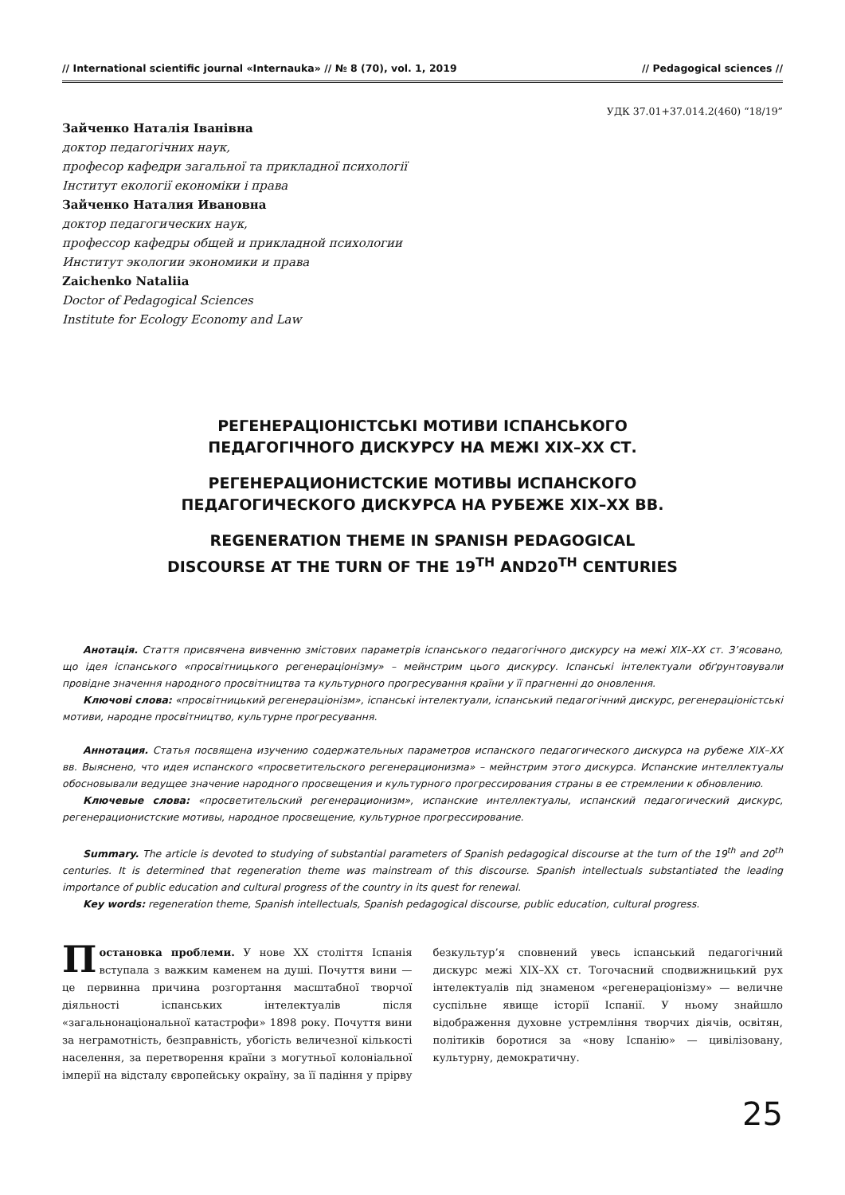// International scientific journal «Internauka» // № 8 (70), vol. 1, 2019 // Pedagogical sciences //
УДК 37.01+37.014.2(460) “18/19”
Зайченко Наталія Іванівна
доктор педагогічних наук,
професор кафедри загальної та прикладної психології
Інститут екології економіки і права
Зайченко Наталия Ивановна
доктор педагогических наук,
профессор кафедры общей и прикладной психологии
Институт экологии экономики и права
Zaichenko Nataliia
Doctor of Pedagogical Sciences
Institute for Ecology Economy and Law
РЕГЕНЕРАЦІОНІСТСЬКІ МОТИВИ ІСПАНСЬКОГО
ПЕДАГОГІЧНОГО ДИСКУРСУ НА МЕЖІ XIX–XX СТ.
РЕГЕНЕРАЦИОНИСТСКИЕ МОТИВЫ ИСПАНСКОГО
ПЕДАГОГИЧЕСКОГО ДИСКУРСА НА РУБЕЖЕ XIX–XX ВВ.
REGENERATION THEME IN SPANISH PEDAGOGICAL
DISCOURSE AT THE TURN OF THE 19<sup>TH</sup> AND20<sup>TH</sup> CENTURIES
Анотація. Стаття присвячена вивченню змістових параметрів іспанського педагогічного дискурсу на межі XIX–XX ст. З’ясовано, що ідея іспанського «просвітницького регенераціонізму» – мейнстрим цього дискурсу. Іспанські інтелектуали обґрунтовували провідне значення народного просвітництва та культурного прогресування країни у її прагненні до оновлення.
Ключові слова: «просвітницький регенераціонізм», іспанські інтелектуали, іспанський педагогічний дискурс, регенераціоністські мотиви, народне просвітництво, культурне прогресування.
Аннотация. Статья посвящена изучению содержательных параметров испанского педагогического дискурса на рубеже XIX–XX вв. Выяснено, что идея испанского «просветительского регенерационизма» – мейнстрим этого дискурса. Испанские интеллектуалы обосновывали ведущее значение народного просвещения и культурного прогрессирования страны в ее стремлении к обновлению.
Ключевые слова: «просветительский регенерационизм», испанские интеллектуалы, испанский педагогический дискурс, регенерационистские мотивы, народное просвещение, культурное прогрессирование.
Summary. The article is devoted to studying of substantial parameters of Spanish pedagogical discourse at the turn of the 19<sup>th</sup> and 20<sup>th</sup> centuries. It is determined that regeneration theme was mainstream of this discourse. Spanish intellectuals substantiated the leading importance of public education and cultural progress of the country in its quest for renewal.
Key words: regeneration theme, Spanish intellectuals, Spanish pedagogical discourse, public education, cultural progress.
Постановка проблеми. У нове XX століття Іспанія вступала з важким каменем на душі. Почуття вини — це первинна причина розгортання масштабної творчої діяльності іспанських інтелектуалів після «загальнонаціональної катастрофи» 1898 року. Почуття вини за неграмотність, безправність, убогість величезної кількості населення, за перетворення країни з могутньої колоніальної імперії на відсталу європейську окраїну, за її падіння у прірву безкультур’я сповнений увесь іспанський педагогічний дискурс межі XIX–XX ст. Тогочасний сподвижницький рух інтелектуалів під знаменом «регенераціонізму» — величне суспільне явище історії Іспанії. У ньому знайшло відображення духовне устремління творчих діячів, освітян, політиків боротися за «нову Іспанію» — цивілізовану, культурну, демократичну.
25